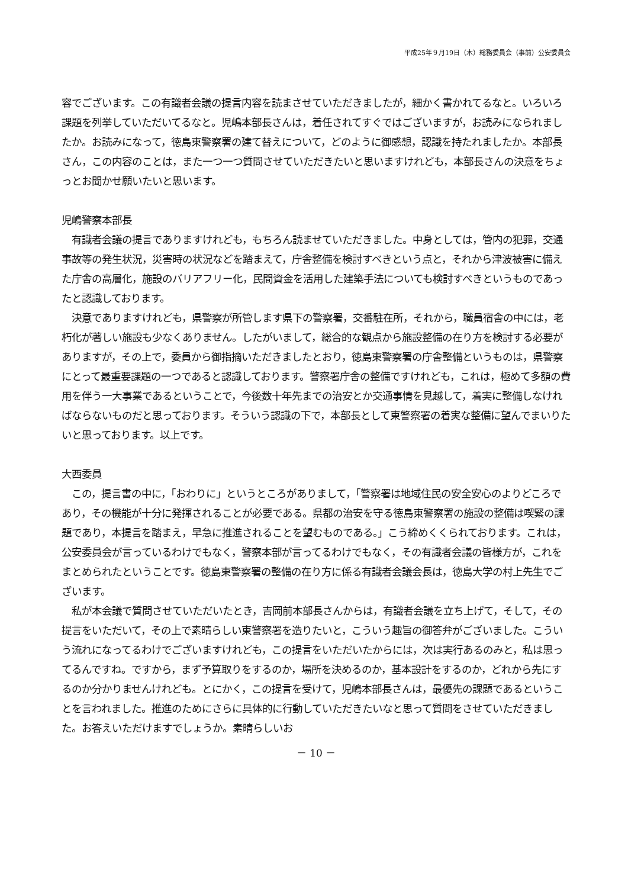平成25年９月19日（木）総務委員会（事前）公安委員会
容でございます。この有識者会議の提言内容を読まさせていただきましたが，細かく書かれてるなと。いろいろ課題を列挙していただいてるなと。児嶋本部長さんは，着任されてすぐではございますが，お読みになられましたか。お読みになって，徳島東警察署の建て替えについて，どのように御感想，認識を持たれましたか。本部長さん，この内容のことは，また一つ一つ質問させていただきたいと思いますけれども，本部長さんの決意をちょっとお聞かせ願いたいと思います。
児嶋警察本部長
　有識者会議の提言でありますけれども，もちろん読ませていただきました。中身としては，管内の犯罪，交通事故等の発生状況，災害時の状況などを踏まえて，庁舎整備を検討すべきという点と，それから津波被害に備えた庁舎の高層化，施設のバリアフリー化，民間資金を活用した建築手法についても検討すべきというものであったと認識しております。
　決意でありますけれども，県警察が所管します県下の警察署，交番駐在所，それから，職員宿舎の中には，老朽化が著しい施設も少なくありません。したがいまして，総合的な観点から施設整備の在り方を検討する必要がありますが，その上で，委員から御指摘いただきましたとおり，徳島東警察署の庁舎整備というものは，県警察にとって最重要課題の一つであると認識しております。警察署庁舎の整備ですけれども，これは，極めて多額の費用を伴う一大事業であるということで，今後数十年先までの治安とか交通事情を見越して，着実に整備しなければならないものだと思っております。そういう認識の下で，本部長として東警察署の着実な整備に望んでまいりたいと思っております。以上です。
大西委員
　この，提言書の中に，「おわりに」というところがありまして，「警察署は地域住民の安全安心のよりどころであり，その機能が十分に発揮されることが必要である。県都の治安を守る徳島東警察署の施設の整備は喫緊の課題であり，本提言を踏まえ，早急に推進されることを望むものである。」こう締めくくられております。これは，公安委員会が言っているわけでもなく，警察本部が言ってるわけでもなく，その有識者会議の皆様方が，これをまとめられたということです。徳島東警察署の整備の在り方に係る有識者会議会長は，徳島大学の村上先生でございます。
　私が本会議で質問させていただいたとき，吉岡前本部長さんからは，有識者会議を立ち上げて，そして，その提言をいただいて，その上で素晴らしい東警察署を造りたいと，こういう趣旨の御答弁がございました。こういう流れになってるわけでございますけれども，この提言をいただいたからには，次は実行あるのみと，私は思ってるんですね。ですから，まず予算取りをするのか，場所を決めるのか，基本設計をするのか，どれから先にするのか分かりませんけれども。とにかく，この提言を受けて，児嶋本部長さんは，最優先の課題であるということを言われました。推進のためにさらに具体的に行動していただきたいなと思って質問をさせていただきました。お答えいただけますでしょうか。素晴らしいお
－ 10 －